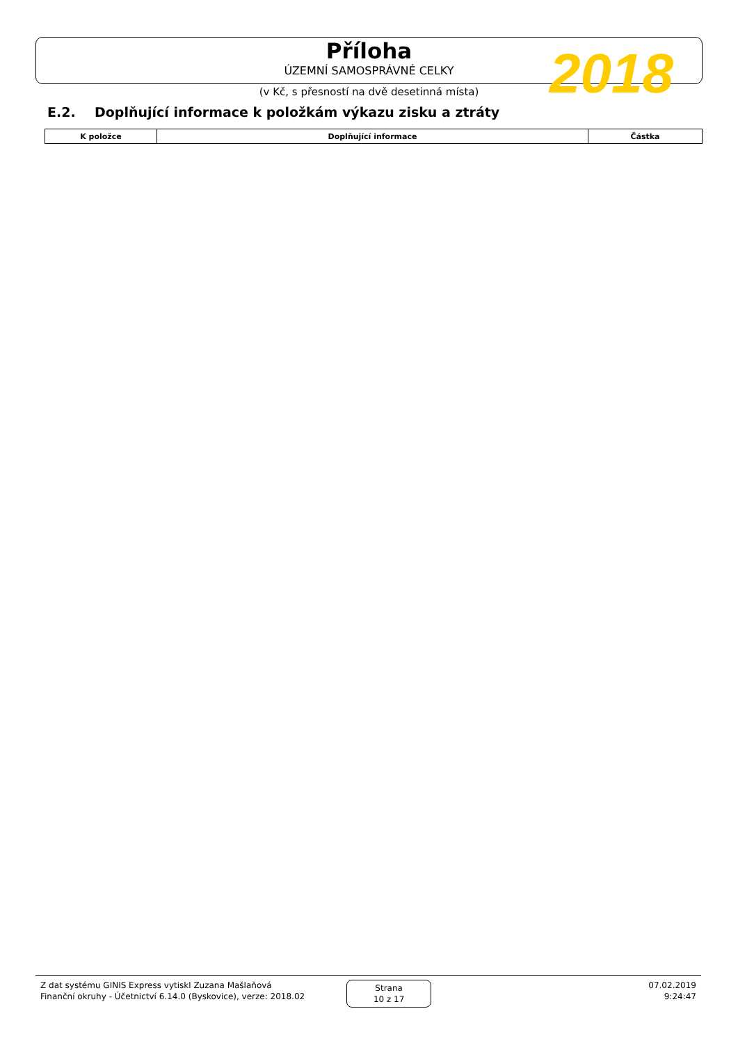Příloha
ÚZEMNÍ SAMOSPRÁVNÉ CELKY
(v Kč, s přesností na dvě desetinná místa)
2018
E.2. Doplňující informace k položkám výkazu zisku a ztráty
| K položce | Doplňující informace | Částka |
| --- | --- | --- |
Z dat systému GINIS Express vytiskl Zuzana Mašlaňová
Finanční okruhy - Účetnictví 6.14.0 (Byskovice), verze: 2018.02
Strana
10 z 17
07.02.2019
9:24:47